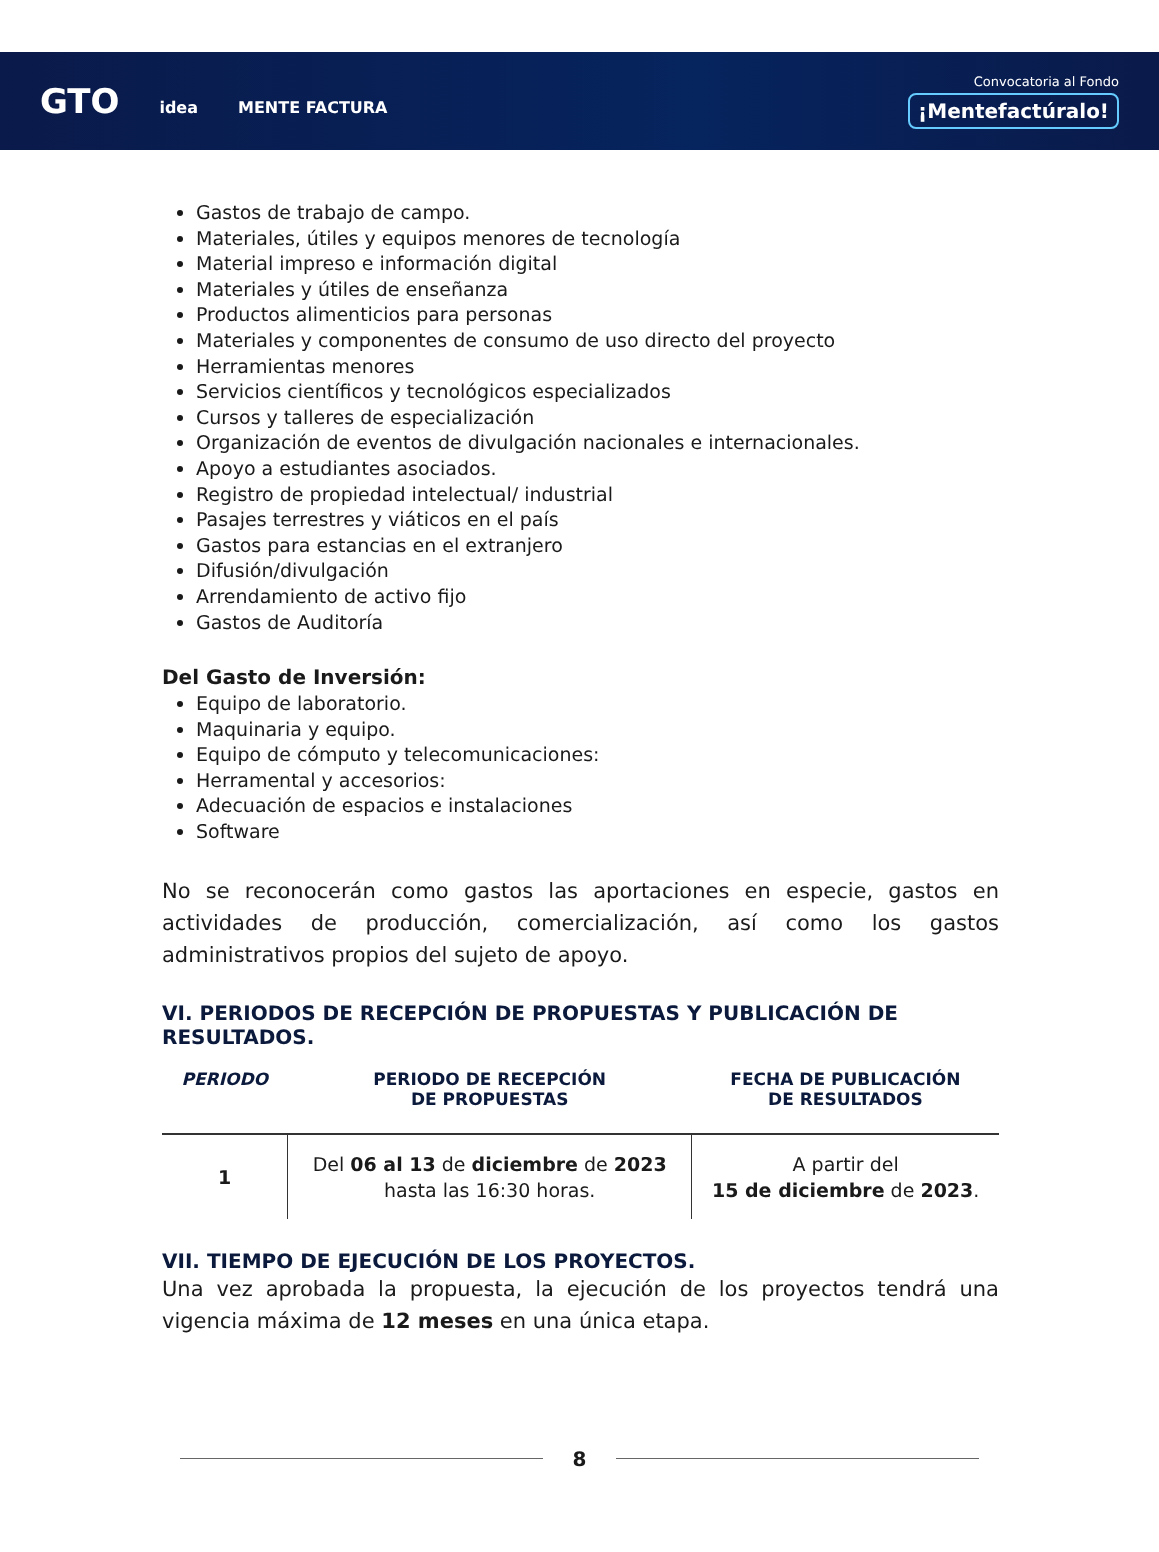GTO idea MENTE FACTURA
Convocatoria al Fondo
¡Mentefactúralo!
Gastos de trabajo de campo.
Materiales, útiles y equipos menores de tecnología
Material impreso e información digital
Materiales y útiles de enseñanza
Productos alimenticios para personas
Materiales y componentes de consumo de uso directo del proyecto
Herramientas menores
Servicios científicos y tecnológicos especializados
Cursos y talleres de especialización
Organización de eventos de divulgación nacionales e internacionales.
Apoyo a estudiantes asociados.
Registro de propiedad intelectual/ industrial
Pasajes terrestres y viáticos en el país
Gastos para estancias en el extranjero
Difusión/divulgación
Arrendamiento de activo fijo
Gastos de Auditoría
Del Gasto de Inversión:
Equipo de laboratorio.
Maquinaria y equipo.
Equipo de cómputo y telecomunicaciones:
Herramental y accesorios:
Adecuación de espacios e instalaciones
Software
No se reconocerán como gastos las aportaciones en especie, gastos en actividades de producción, comercialización, así como los gastos administrativos propios del sujeto de apoyo.
VI. PERIODOS DE RECEPCIÓN DE PROPUESTAS Y PUBLICACIÓN DE RESULTADOS.
| PERIODO | PERIODO DE RECEPCIÓN DE PROPUESTAS | FECHA DE PUBLICACIÓN DE RESULTADOS |
| --- | --- | --- |
| 1 | Del 06 al 13 de diciembre de 2023 hasta las 16:30 horas. | A partir del 15 de diciembre de 2023 . |
VII. TIEMPO DE EJECUCIÓN DE LOS PROYECTOS.
Una vez aprobada la propuesta, la ejecución de los proyectos tendrá una vigencia máxima de 12 meses en una única etapa.
8